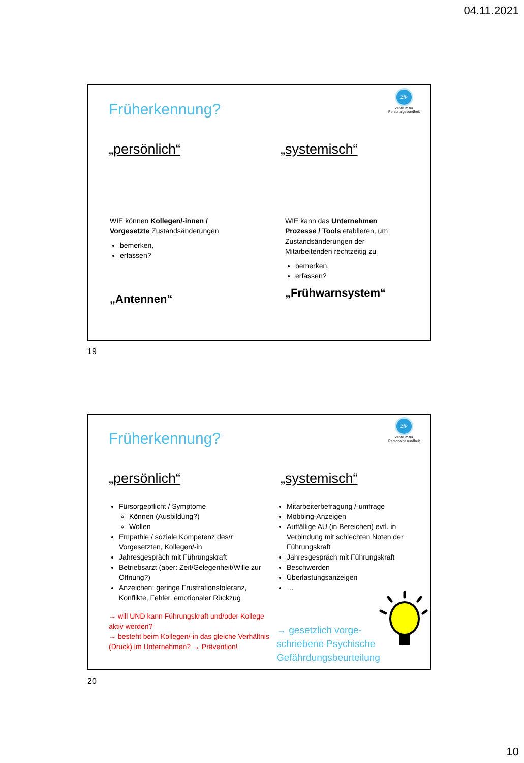04.11.2021
Früherkennung?
ZfP
Zentrum für
Personalgesundheit
„persönlich“ „systemisch“
WIE können Kollegen/-innen / Vorgesetzte Zustandsänderungen
bemerken,
erfassen?
„Antennen“
WIE kann das Unternehmen Prozesse / Tools etablieren, um Zustandsänderungen der Mitarbeitenden rechtzeitig zu
bemerken,
erfassen?
„Frühwarnsystem“
19
Früherkennung?
ZfP
Zentrum für
Personalgesundheit
„persönlich“ „systemisch“
Fürsorgepflicht / Symptome
Können (Ausbildung?)
Wollen
Empathie / soziale Kompetenz des/r Vorgesetzten, Kollegen/-in
Jahresgespräch mit Führungskraft
Betriebsarzt (aber: Zeit/Gelegenheit/Wille zur Öffnung?)
Anzeichen: geringe Frustrationstoleranz, Konflikte, Fehler, emotionaler Rückzug
→ will UND kann Führungskraft und/oder Kollege aktiv werden?
→ besteht beim Kollegen/-in das gleiche Verhältnis (Druck) im Unternehmen? → Prävention!
Mitarbeiterbefragung /-umfrage
Mobbing-Anzeigen
Auffällige AU (in Bereichen) evtl. in Verbindung mit schlechten Noten der Führungskraft
Jahresgespräch mit Führungskraft
Beschwerden
Überlastungsanzeigen
…
→ gesetzlich vorge-
schriebene Psychische
Gefährdungsbeurteilung
20
10